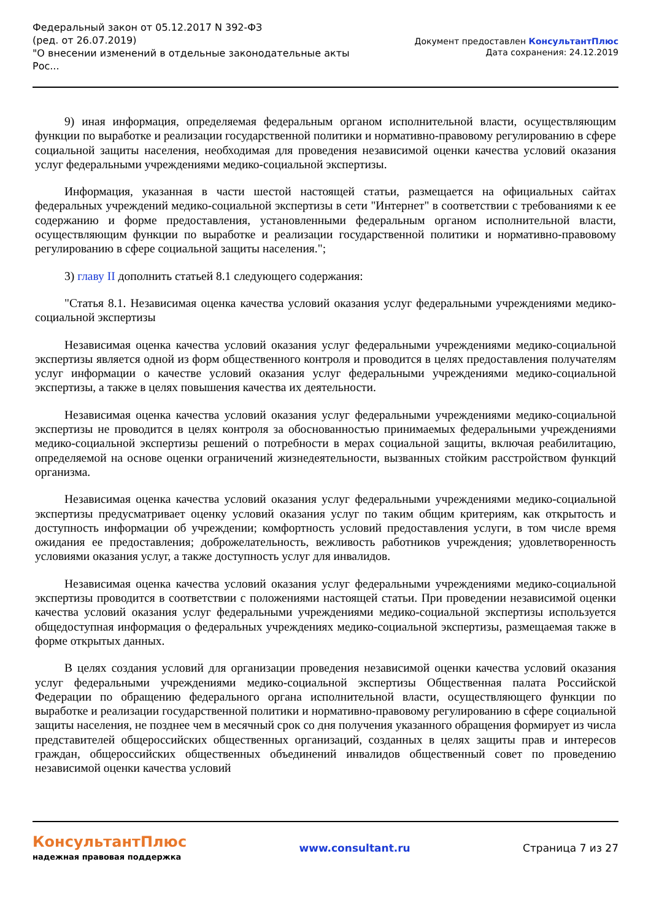Федеральный закон от 05.12.2017 N 392-ФЗ
(ред. от 26.07.2019)
"О внесении изменений в отдельные законодательные акты Рос...
Документ предоставлен КонсультантПлюс
Дата сохранения: 24.12.2019
9) иная информация, определяемая федеральным органом исполнительной власти, осуществляющим функции по выработке и реализации государственной политики и нормативно-правовому регулированию в сфере социальной защиты населения, необходимая для проведения независимой оценки качества условий оказания услуг федеральными учреждениями медико-социальной экспертизы.
Информация, указанная в части шестой настоящей статьи, размещается на официальных сайтах федеральных учреждений медико-социальной экспертизы в сети "Интернет" в соответствии с требованиями к ее содержанию и форме предоставления, установленными федеральным органом исполнительной власти, осуществляющим функции по выработке и реализации государственной политики и нормативно-правовому регулированию в сфере социальной защиты населения.";
3) главу II дополнить статьей 8.1 следующего содержания:
"Статья 8.1. Независимая оценка качества условий оказания услуг федеральными учреждениями медико-социальной экспертизы
Независимая оценка качества условий оказания услуг федеральными учреждениями медико-социальной экспертизы является одной из форм общественного контроля и проводится в целях предоставления получателям услуг информации о качестве условий оказания услуг федеральными учреждениями медико-социальной экспертизы, а также в целях повышения качества их деятельности.
Независимая оценка качества условий оказания услуг федеральными учреждениями медико-социальной экспертизы не проводится в целях контроля за обоснованностью принимаемых федеральными учреждениями медико-социальной экспертизы решений о потребности в мерах социальной защиты, включая реабилитацию, определяемой на основе оценки ограничений жизнедеятельности, вызванных стойким расстройством функций организма.
Независимая оценка качества условий оказания услуг федеральными учреждениями медико-социальной экспертизы предусматривает оценку условий оказания услуг по таким общим критериям, как открытость и доступность информации об учреждении; комфортность условий предоставления услуги, в том числе время ожидания ее предоставления; доброжелательность, вежливость работников учреждения; удовлетворенность условиями оказания услуг, а также доступность услуг для инвалидов.
Независимая оценка качества условий оказания услуг федеральными учреждениями медико-социальной экспертизы проводится в соответствии с положениями настоящей статьи. При проведении независимой оценки качества условий оказания услуг федеральными учреждениями медико-социальной экспертизы используется общедоступная информация о федеральных учреждениях медико-социальной экспертизы, размещаемая также в форме открытых данных.
В целях создания условий для организации проведения независимой оценки качества условий оказания услуг федеральными учреждениями медико-социальной экспертизы Общественная палата Российской Федерации по обращению федерального органа исполнительной власти, осуществляющего функции по выработке и реализации государственной политики и нормативно-правовому регулированию в сфере социальной защиты населения, не позднее чем в месячный срок со дня получения указанного обращения формирует из числа представителей общероссийских общественных организаций, созданных в целях защиты прав и интересов граждан, общероссийских общественных объединений инвалидов общественный совет по проведению независимой оценки качества условий
КонсультантПлюс
надежная правовая поддержка
www.consultant.ru Страница 7 из 27